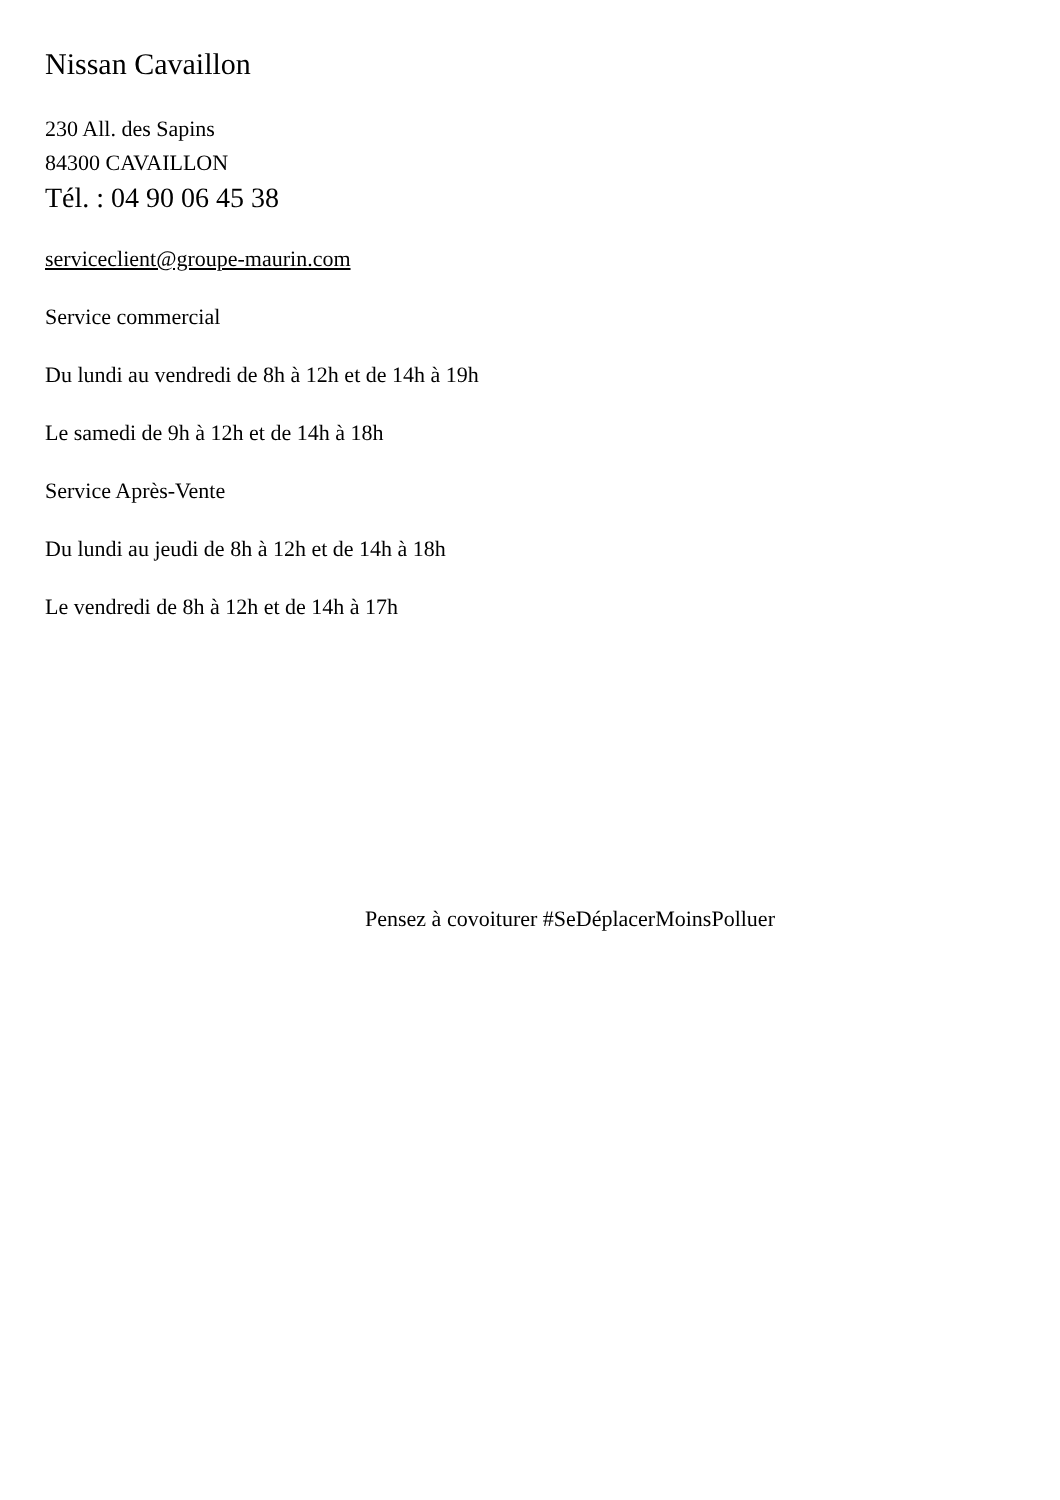Nissan Cavaillon
230 All. des Sapins
84300 CAVAILLON
Tél. : 04 90 06 45 38
serviceclient@groupe-maurin.com
Service commercial
Du lundi au vendredi de 8h à 12h et de 14h à 19h
Le samedi de 9h à 12h et de 14h à 18h
Service Après-Vente
Du lundi au jeudi de 8h à 12h et de 14h à 18h
Le vendredi de 8h à 12h et de 14h à 17h
Pensez à covoiturer #SeDéplacerMoinsPolluer